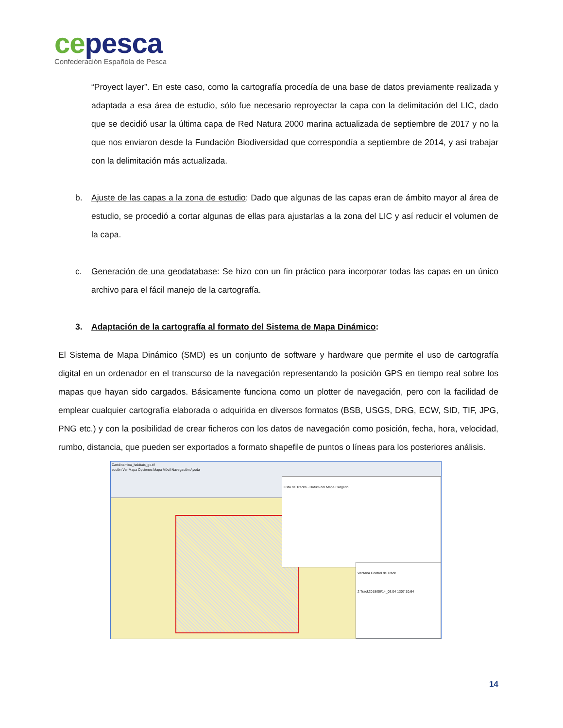ce pesca
Confederación Española de Pesca
“Proyect layer”. En este caso, como la cartografía procedía de una base de datos previamente realizada y adaptada a esa área de estudio, sólo fue necesario reproyectar la capa con la delimitación del LIC, dado que se decidió usar la última capa de Red Natura 2000 marina actualizada de septiembre de 2017 y no la que nos enviaron desde la Fundación Biodiversidad que correspondía a septiembre de 2014, y así trabajar con la delimitación más actualizada.
b. Ajuste de las capas a la zona de estudio: Dado que algunas de las capas eran de ámbito mayor al área de estudio, se procedió a cortar algunas de ellas para ajustarlas a la zona del LIC y así reducir el volumen de la capa.
c. Generación de una geodatabase: Se hizo con un fin práctico para incorporar todas las capas en un único archivo para el fácil manejo de la cartografía.
3. Adaptación de la cartografía al formato del Sistema de Mapa Dinámico:
El Sistema de Mapa Dinámico (SMD) es un conjunto de software y hardware que permite el uso de cartografía digital en un ordenador en el transcurso de la navegación representando la posición GPS en tiempo real sobre los mapas que hayan sido cargados. Básicamente funciona como un plotter de navegación, pero con la facilidad de emplear cualquier cartografía elaborada o adquirida en diversos formatos (BSB, USGS, DRG, ECW, SID, TIF, JPG, PNG etc.) y con la posibilidad de crear ficheros con los datos de navegación como posición, fecha, hora, velocidad, rumbo, distancia, que pueden ser exportados a formato shapefile de puntos o líneas para los posteriores análisis.
Cartdinamica_habitats_gc.tif
ección Ver Mapa Opciones Mapa Móvil Navegación Ayuda
Lista de Tracks · Datum del Mapa Cargado
Ventana Control de Track
2 Track2018/06/14_03:04 1307 10,64
14